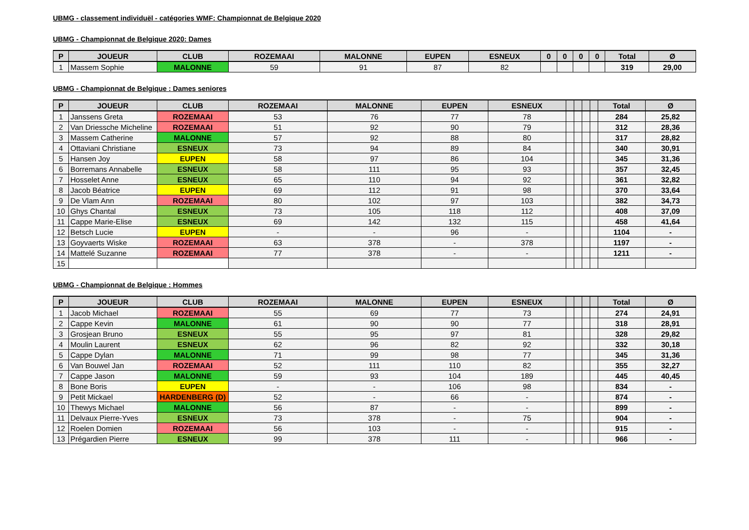UBMG - classement individuël - catégories WMF: Championnat de Belgique 2020
UBMG - Championnat de Belgique 2020: Dames
| P | JOUEUR | CLUB | ROZEMAAI | MALONNE | EUPEN | ESNEUX | 0 | 0 | 0 | 0 | Total | Ø |
| --- | --- | --- | --- | --- | --- | --- | --- | --- | --- | --- | --- | --- |
| 1 | Massem Sophie | MALONNE | 59 | 91 | 87 | 82 | | | | | 319 | 29,00 |
UBMG - Championnat de Belgique : Dames seniores
| P | JOUEUR | CLUB | ROZEMAAI | MALONNE | EUPEN | ESNEUX | | | | | Total | Ø |
| --- | --- | --- | --- | --- | --- | --- | --- | --- | --- | --- | --- | --- |
| 1 | Janssens Greta | ROZEMAAI | 53 | 76 | 77 | 78 | | | | | 284 | 25,82 |
| 2 | Van Driessche Micheline | ROZEMAAI | 51 | 92 | 90 | 79 | | | | | 312 | 28,36 |
| 3 | Massem Catherine | MALONNE | 57 | 92 | 88 | 80 | | | | | 317 | 28,82 |
| 4 | Ottaviani Christiane | ESNEUX | 73 | 94 | 89 | 84 | | | | | 340 | 30,91 |
| 5 | Hansen Joy | EUPEN | 58 | 97 | 86 | 104 | | | | | 345 | 31,36 |
| 6 | Borremans Annabelle | ESNEUX | 58 | 111 | 95 | 93 | | | | | 357 | 32,45 |
| 7 | Hosselet Anne | ESNEUX | 65 | 110 | 94 | 92 | | | | | 361 | 32,82 |
| 8 | Jacob Béatrice | EUPEN | 69 | 112 | 91 | 98 | | | | | 370 | 33,64 |
| 9 | De Vlam Ann | ROZEMAAI | 80 | 102 | 97 | 103 | | | | | 382 | 34,73 |
| 10 | Ghys Chantal | ESNEUX | 73 | 105 | 118 | 112 | | | | | 408 | 37,09 |
| 11 | Cappe Marie-Elise | ESNEUX | 69 | 142 | 132 | 115 | | | | | 458 | 41,64 |
| 12 | Betsch Lucie | EUPEN | - | - | 96 | - | | | | | 1104 | - |
| 13 | Goyvaerts Wiske | ROZEMAAI | 63 | 378 | - | 378 | | | | | 1197 | - |
| 14 | Mattelé Suzanne | ROZEMAAI | 77 | 378 | - | - | | | | | 1211 | - |
| 15 | | | | | | | | | | | | |
UBMG - Championnat de Belgique : Hommes
| P | JOUEUR | CLUB | ROZEMAAI | MALONNE | EUPEN | ESNEUX | | | | | Total | Ø |
| --- | --- | --- | --- | --- | --- | --- | --- | --- | --- | --- | --- | --- |
| 1 | Jacob Michael | ROZEMAAI | 55 | 69 | 77 | 73 | | | | | 274 | 24,91 |
| 2 | Cappe Kevin | MALONNE | 61 | 90 | 90 | 77 | | | | | 318 | 28,91 |
| 3 | Grosjean Bruno | ESNEUX | 55 | 95 | 97 | 81 | | | | | 328 | 29,82 |
| 4 | Moulin Laurent | ESNEUX | 62 | 96 | 82 | 92 | | | | | 332 | 30,18 |
| 5 | Cappe Dylan | MALONNE | 71 | 99 | 98 | 77 | | | | | 345 | 31,36 |
| 6 | Van Bouwel Jan | ROZEMAAI | 52 | 111 | 110 | 82 | | | | | 355 | 32,27 |
| 7 | Cappe Jason | MALONNE | 59 | 93 | 104 | 189 | | | | | 445 | 40,45 |
| 8 | Bone Boris | EUPEN | - | - | 106 | 98 | | | | | 834 | - |
| 9 | Petit Mickael | HARDENBERG (D) | 52 | - | 66 | - | | | | | 874 | - |
| 10 | Thewys Michael | MALONNE | 56 | 87 | - | - | | | | | 899 | - |
| 11 | Delvaux Pierre-Yves | ESNEUX | 73 | 378 | - | 75 | | | | | 904 | - |
| 12 | Roelen Domien | ROZEMAAI | 56 | 103 | - | - | | | | | 915 | - |
| 13 | Prégardien Pierre | ESNEUX | 99 | 378 | 111 | - | | | | | 966 | - |